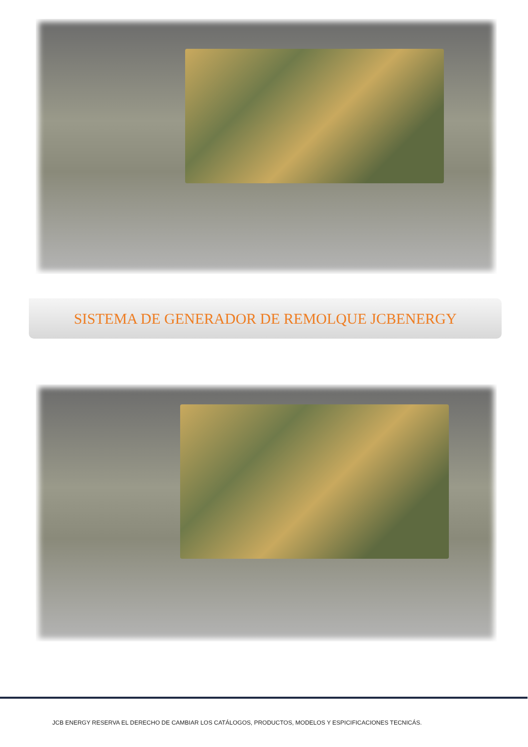SISTEMA DE GENERADOR DE REMOLQUE JCBENERGY
JCB ENERGY RESERVA EL DERECHO DE CAMBIAR LOS CATÁLOGOS, PRODUCTOS, MODELOS Y ESPICIFICACIONES TECNICÁS.